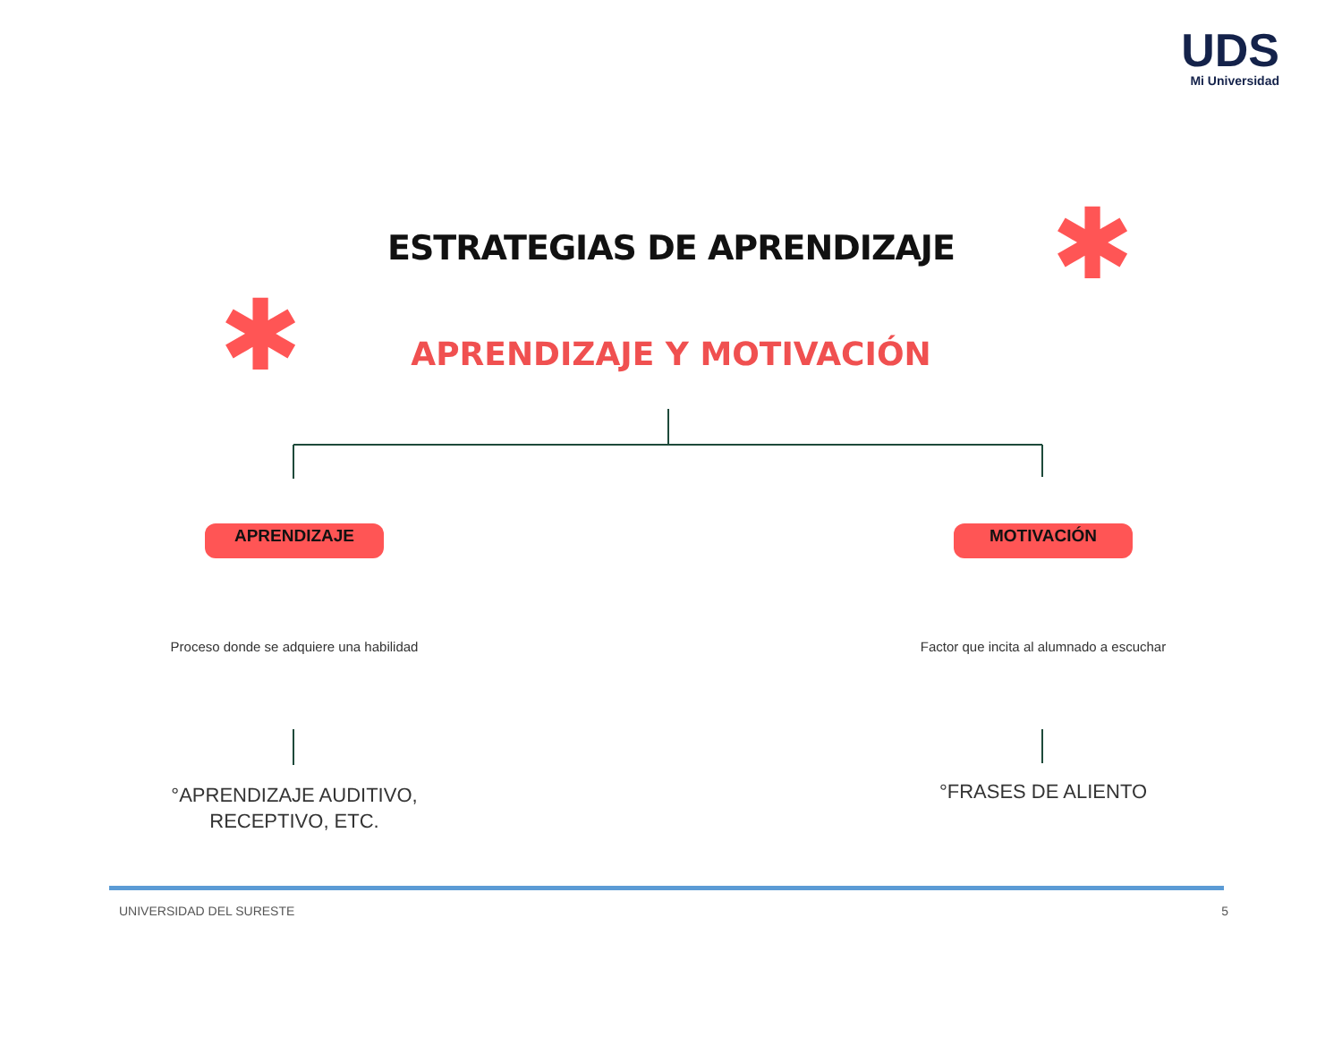UDS
Mi Universidad
✱
✱
ESTRATEGIAS DE APRENDIZAJE
APRENDIZAJE Y MOTIVACIÓN
APRENDIZAJE
Proceso donde se adquiere una habilidad
°APRENDIZAJE AUDITIVO, RECEPTIVO, ETC.
MOTIVACIÓN
Factor que incita al alumnado a escuchar
°FRASES DE ALIENTO
UNIVERSIDAD DEL SURESTE 5